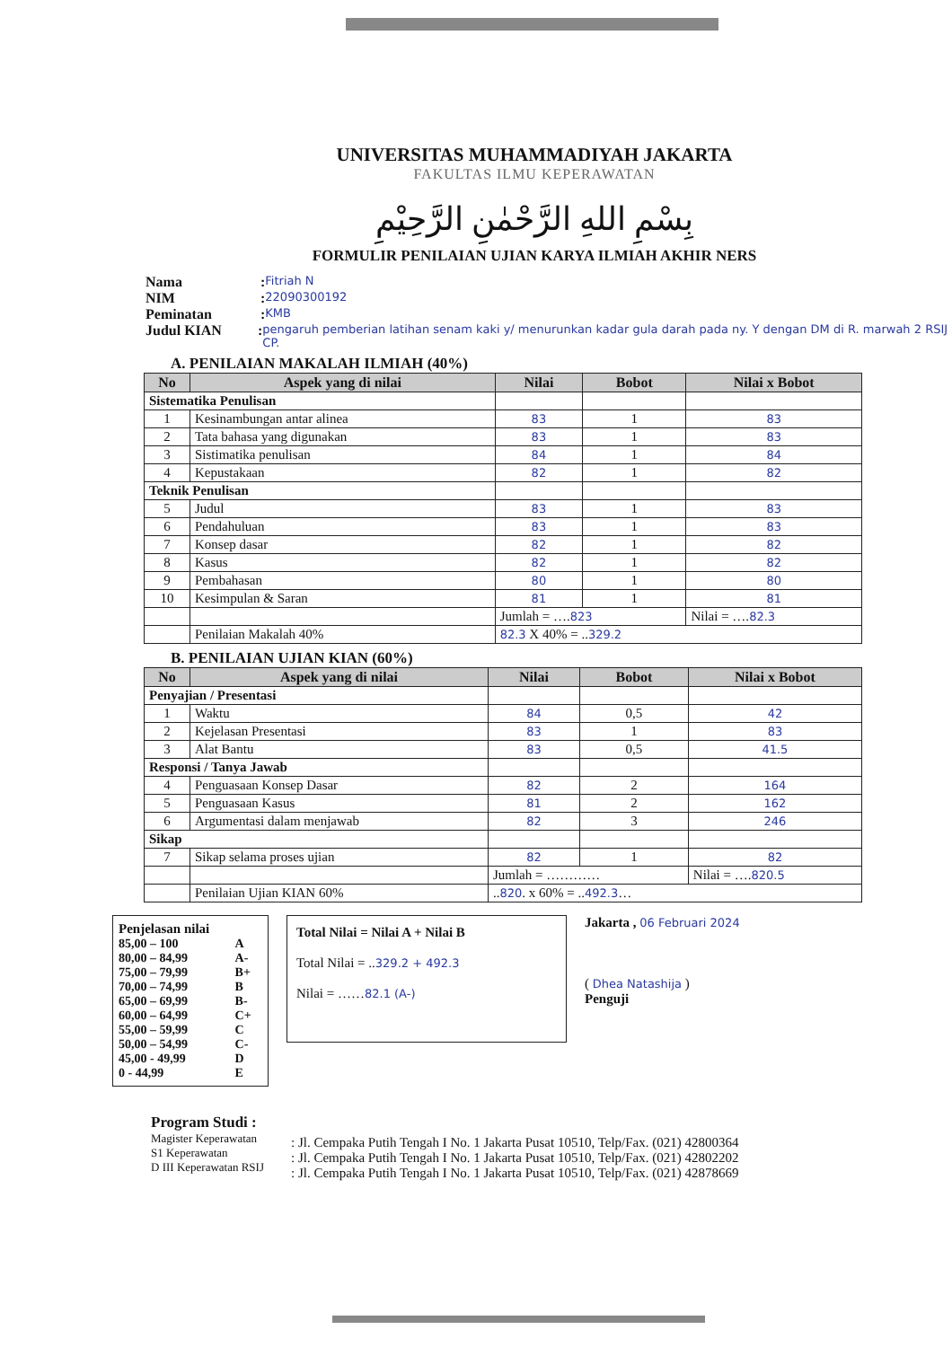UNIVERSITAS MUHAMMADIYAH JAKARTA
FAKULTAS ILMU KEPERAWATAN
بِسْمِ اللهِ الرَّحْمٰنِ الرَّحِيْمِ
FORMULIR PENILAIAN UJIAN KARYA ILMIAH AKHIR NERS
Nama: Fitriah N
NIM: 22090300192
Peminatan: KMB
Judul KIAN: pengaruh pemberian latihan senam kaki y/ menurunkan kadar gula darah pada ny. Y dengan DM di R. marwah 2 RSIJ CP.
A. PENILAIAN MAKALAH ILMIAH (40%)
| No | Aspek yang di nilai | Nilai | Bobot | Nilai x Bobot |
| --- | --- | --- | --- | --- |
| Sistematika Penulisan | | | | |
| 1 | Kesinambungan antar alinea | 83 | 1 | 83 |
| 2 | Tata bahasa yang digunakan | 83 | 1 | 83 |
| 3 | Sistimatika penulisan | 84 | 1 | 84 |
| 4 | Kepustakaan | 82 | 1 | 82 |
| Teknik Penulisan | | | | |
| 5 | Judul | 83 | 1 | 83 |
| 6 | Pendahuluan | 83 | 1 | 83 |
| 7 | Konsep dasar | 82 | 1 | 82 |
| 8 | Kasus | 82 | 1 | 82 |
| 9 | Pembahasan | 80 | 1 | 80 |
| 10 | Kesimpulan & Saran | 81 | 1 | 81 |
| | | Jumlah = …. 823 | | Nilai = …. 82.3 |
| | Penilaian Makalah 40% | 82.3 X 40% = .. 329.2 | | |
B. PENILAIAN UJIAN KIAN (60%)
| No | Aspek yang di nilai | Nilai | Bobot | Nilai x Bobot |
| --- | --- | --- | --- | --- |
| Penyajian / Presentasi | | | | |
| 1 | Waktu | 84 | 0,5 | 42 |
| 2 | Kejelasan Presentasi | 83 | 1 | 83 |
| 3 | Alat Bantu | 83 | 0,5 | 41.5 |
| Responsi / Tanya Jawab | | | | |
| 4 | Penguasaan Konsep Dasar | 82 | 2 | 164 |
| 5 | Penguasaan Kasus | 81 | 2 | 162 |
| 6 | Argumentasi dalam menjawab | 82 | 3 | 246 |
| Sikap | | | | |
| 7 | Sikap selama proses ujian | 82 | 1 | 82 |
| | | Jumlah = ………… | | Nilai = …. 820.5 |
| | Penilaian Ujian KIAN 60% | .. 820 . x 60% = .. 492.3 … | | |
Penjelasan nilai
| 85,00 – 100 | A |
| 80,00 – 84,99 | A- |
| 75,00 – 79,99 | B+ |
| 70,00 – 74,99 | B |
| 65,00 – 69,99 | B- |
| 60,00 – 64,99 | C+ |
| 55,00 – 59,99 | C |
| 50,00 – 54,99 | C- |
| 45,00 - 49,99 | D |
| 0 - 44,99 | E |
Total Nilai = Nilai A + Nilai B
Total Nilai = ..329.2 + 492.3
Nilai = ……82.1 (A-)
Jakarta , 06 Februari 2024
( Dhea Natashija )
Penguji
Program Studi :
Magister Keperawatan
S1 Keperawatan
D III Keperawatan RSIJ
: Jl. Cempaka Putih Tengah I No. 1 Jakarta Pusat 10510, Telp/Fax. (021) 42800364
: Jl. Cempaka Putih Tengah I No. 1 Jakarta Pusat 10510, Telp/Fax. (021) 42802202
: Jl. Cempaka Putih Tengah I No. 1 Jakarta Pusat 10510, Telp/Fax. (021) 42878669